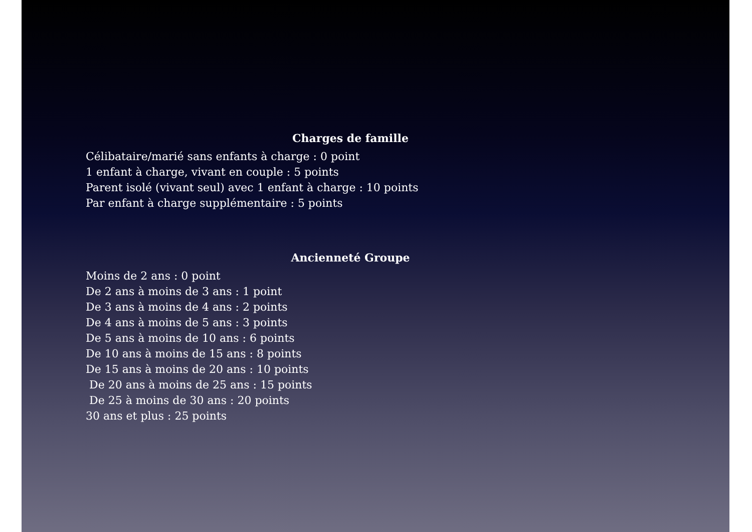Charges de famille
Célibataire/marié sans enfants à charge : 0 point
1 enfant à charge, vivant en couple : 5 points
Parent isolé (vivant seul) avec 1 enfant à charge : 10 points
Par enfant à charge supplémentaire : 5 points
Ancienneté Groupe
Moins de 2 ans : 0 point
De 2 ans à moins de 3 ans : 1 point
De 3 ans à moins de 4 ans : 2 points
De 4 ans à moins de 5 ans : 3 points
De 5 ans à moins de 10 ans : 6 points
De 10 ans à moins de 15 ans : 8 points
De 15 ans à moins de 20 ans : 10 points
De 20 ans à moins de 25 ans : 15 points
De 25 à moins de 30 ans : 20 points
30 ans et plus : 25 points